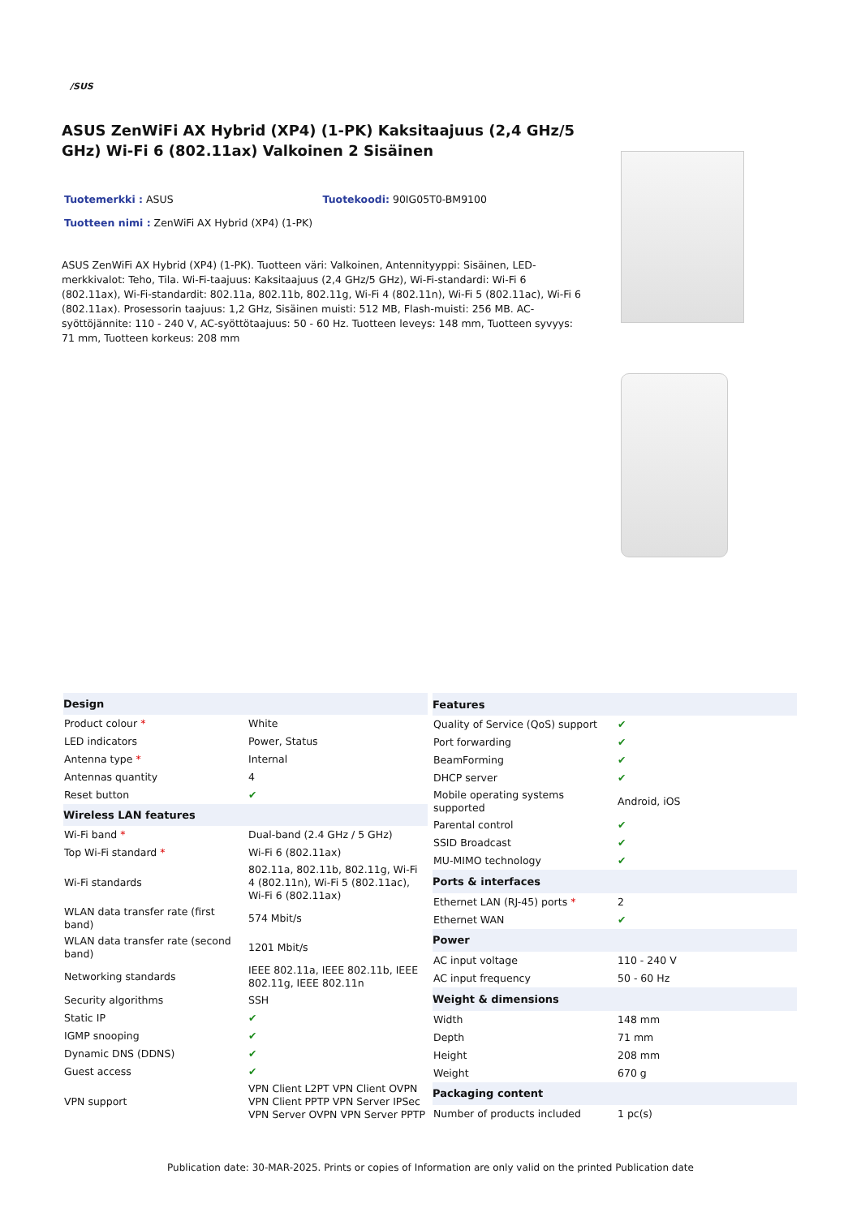/SUS
ASUS ZenWiFi AX Hybrid (XP4) (1-PK) Kaksitaajuus (2,4 GHz/5 GHz) Wi-Fi 6 (802.11ax) Valkoinen 2 Sisäinen
Tuotemerkki : ASUS Tuotekoodi: 90IG05T0-BM9100
Tuotteen nimi : ZenWiFi AX Hybrid (XP4) (1-PK)
ASUS ZenWiFi AX Hybrid (XP4) (1-PK). Tuotteen väri: Valkoinen, Antennityyppi: Sisäinen, LED-merkkivalot: Teho, Tila. Wi-Fi-taajuus: Kaksitaajuus (2,4 GHz/5 GHz), Wi-Fi-standardi: Wi-Fi 6 (802.11ax), Wi-Fi-standardit: 802.11a, 802.11b, 802.11g, Wi-Fi 4 (802.11n), Wi-Fi 5 (802.11ac), Wi-Fi 6 (802.11ax). Prosessorin taajuus: 1,2 GHz, Sisäinen muisti: 512 MB, Flash-muisti: 256 MB. AC-syöttöjännite: 110 - 240 V, AC-syöttötaajuus: 50 - 60 Hz. Tuotteen leveys: 148 mm, Tuotteen syvyys: 71 mm, Tuotteen korkeus: 208 mm
| Design | |
| --- | --- |
| Product colour * | White |
| LED indicators | Power, Status |
| Antenna type * | Internal |
| Antennas quantity | 4 |
| Reset button | ✔ |
| Wireless LAN features | |
| Wi-Fi band * | Dual-band (2.4 GHz / 5 GHz) |
| Top Wi-Fi standard * | Wi-Fi 6 (802.11ax) |
| Wi-Fi standards | 802.11a, 802.11b, 802.11g, Wi-Fi 4 (802.11n), Wi-Fi 5 (802.11ac), Wi-Fi 6 (802.11ax) |
| WLAN data transfer rate (first band) | 574 Mbit/s |
| WLAN data transfer rate (second band) | 1201 Mbit/s |
| Networking standards | IEEE 802.11a, IEEE 802.11b, IEEE 802.11g, IEEE 802.11n |
| Security algorithms | SSH |
| Static IP | ✔ |
| IGMP snooping | ✔ |
| Dynamic DNS (DDNS) | ✔ |
| Guest access | ✔ |
| VPN support | VPN Client L2PT VPN Client OVPN VPN Client PPTP VPN Server IPSec VPN Server OVPN VPN Server PPTP |
| Features | |
| --- | --- |
| Quality of Service (QoS) support | ✔ |
| Port forwarding | ✔ |
| BeamForming | ✔ |
| DHCP server | ✔ |
| Mobile operating systems supported | Android, iOS |
| Parental control | ✔ |
| SSID Broadcast | ✔ |
| MU-MIMO technology | ✔ |
| Ports & interfaces | |
| Ethernet LAN (RJ-45) ports * | 2 |
| Ethernet WAN | ✔ |
| Power | |
| AC input voltage | 110 - 240 V |
| AC input frequency | 50 - 60 Hz |
| Weight & dimensions | |
| Width | 148 mm |
| Depth | 71 mm |
| Height | 208 mm |
| Weight | 670 g |
| Packaging content | |
| Number of products included | 1 pc(s) |
Publication date: 30-MAR-2025. Prints or copies of Information are only valid on the printed Publication date